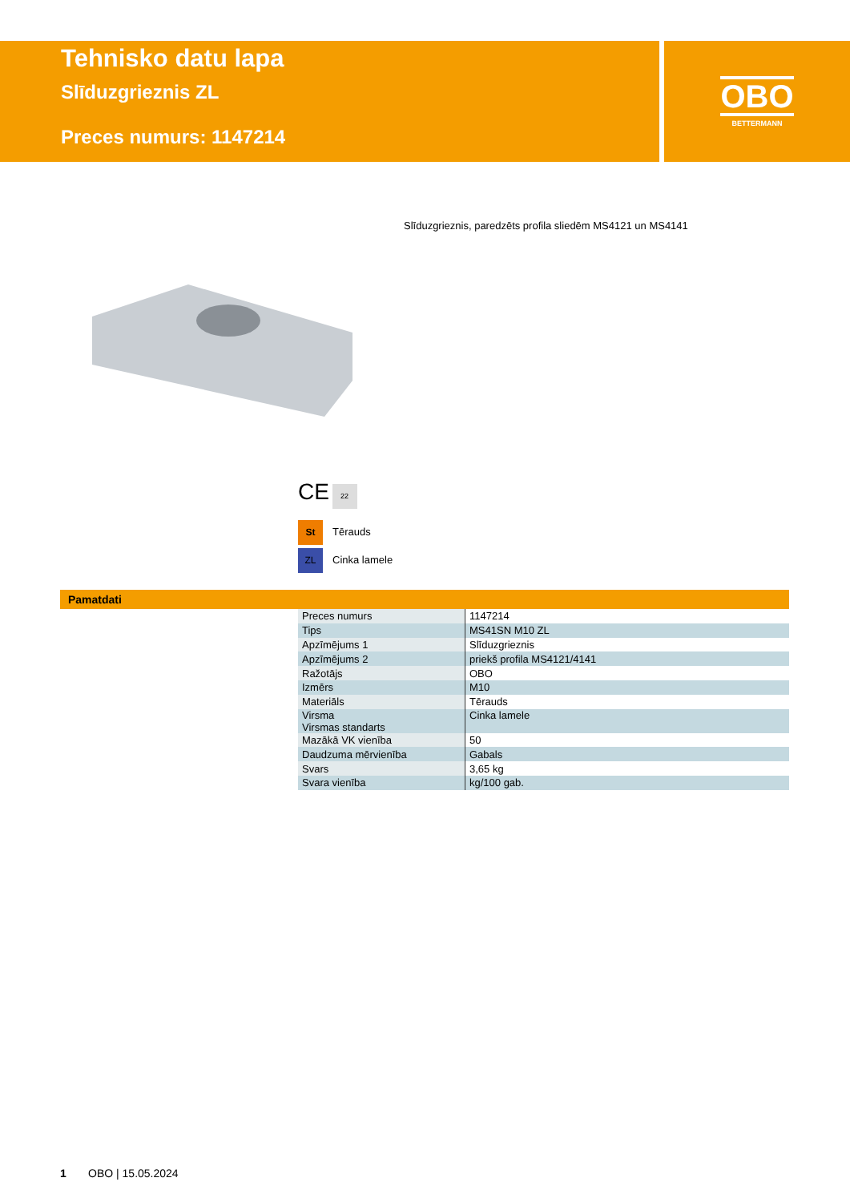Tehnisko datu lapa
Slīduzgrieznis ZL
Preces numurs: 1147214
OBO
BETTERMANN
Slīduzgrieznis, paredzēts profila sliedēm MS4121 un MS4141
CE 22
St Tērauds
ZL Cinka lamele
Pamatdati
| Preces numurs | 1147214 |
| Tips | MS41SN M10 ZL |
| Apzīmējums 1 | Slīduzgrieznis |
| Apzīmējums 2 | priekš profila MS4121/4141 |
| Ražotājs | OBO |
| Izmērs | M10 |
| Materiāls | Tērauds |
| Virsma Virsmas standarts | Cinka lamele |
| Mazākā VK vienība | 50 |
| Daudzuma mērvienība | Gabals |
| Svars | 3,65 kg |
| Svara vienība | kg/100 gab. |
1 OBO | 15.05.2024